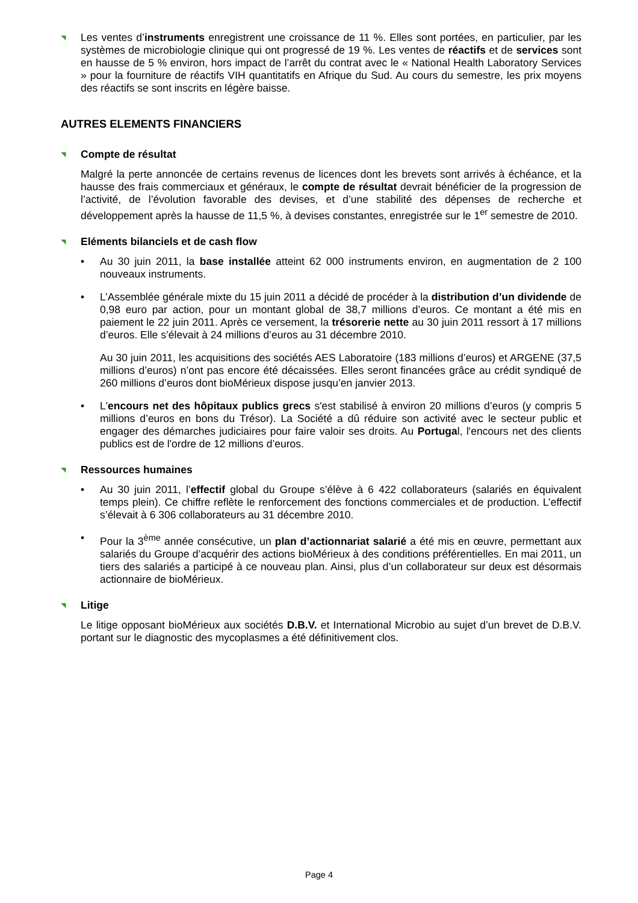◥
Les ventes d’instruments enregistrent une croissance de 11 %. Elles sont portées, en particulier, par les systèmes de microbiologie clinique qui ont progressé de 19 %. Les ventes de réactifs et de services sont en hausse de 5 % environ, hors impact de l’arrêt du contrat avec le « National Health Laboratory Services » pour la fourniture de réactifs VIH quantitatifs en Afrique du Sud. Au cours du semestre, les prix moyens des réactifs se sont inscrits en légère baisse.
AUTRES ELEMENTS FINANCIERS
◥ Compte de résultat
Malgré la perte annoncée de certains revenus de licences dont les brevets sont arrivés à échéance, et la hausse des frais commerciaux et généraux, le compte de résultat devrait bénéficier de la progression de l’activité, de l’évolution favorable des devises, et d’une stabilité des dépenses de recherche et développement après la hausse de 11,5 %, à devises constantes, enregistrée sur le 1<sup>er</sup> semestre de 2010.
◥ Eléments bilanciels et de cash flow
• Au 30 juin 2011, la base installée atteint 62 000 instruments environ, en augmentation de 2 100 nouveaux instruments.
• L’Assemblée générale mixte du 15 juin 2011 a décidé de procéder à la distribution d’un dividende de 0,98 euro par action, pour un montant global de 38,7 millions d’euros. Ce montant a été mis en paiement le 22 juin 2011. Après ce versement, la trésorerie nette au 30 juin 2011 ressort à 17 millions d’euros. Elle s’élevait à 24 millions d’euros au 31 décembre 2010.
Au 30 juin 2011, les acquisitions des sociétés AES Laboratoire (183 millions d’euros) et ARGENE (37,5 millions d’euros) n’ont pas encore été décaissées. Elles seront financées grâce au crédit syndiqué de 260 millions d’euros dont bioMérieux dispose jusqu’en janvier 2013.
• L'encours net des hôpitaux publics grecs s'est stabilisé à environ 20 millions d’euros (y compris 5 millions d’euros en bons du Trésor). La Société a dû réduire son activité avec le secteur public et engager des démarches judiciaires pour faire valoir ses droits. Au Portugal, l'encours net des clients publics est de l'ordre de 12 millions d’euros.
◥ Ressources humaines
• Au 30 juin 2011, l’effectif global du Groupe s’élève à 6 422 collaborateurs (salariés en équivalent temps plein). Ce chiffre reflète le renforcement des fonctions commerciales et de production. L’effectif s’élevait à 6 306 collaborateurs au 31 décembre 2010.
• Pour la 3<sup>ème</sup> année consécutive, un plan d’actionnariat salarié a été mis en œuvre, permettant aux salariés du Groupe d’acquérir des actions bioMérieux à des conditions préférentielles. En mai 2011, un tiers des salariés a participé à ce nouveau plan. Ainsi, plus d’un collaborateur sur deux est désormais actionnaire de bioMérieux.
◥ Litige
Le litige opposant bioMérieux aux sociétés D.B.V. et International Microbio au sujet d’un brevet de D.B.V. portant sur le diagnostic des mycoplasmes a été définitivement clos.
Page 4